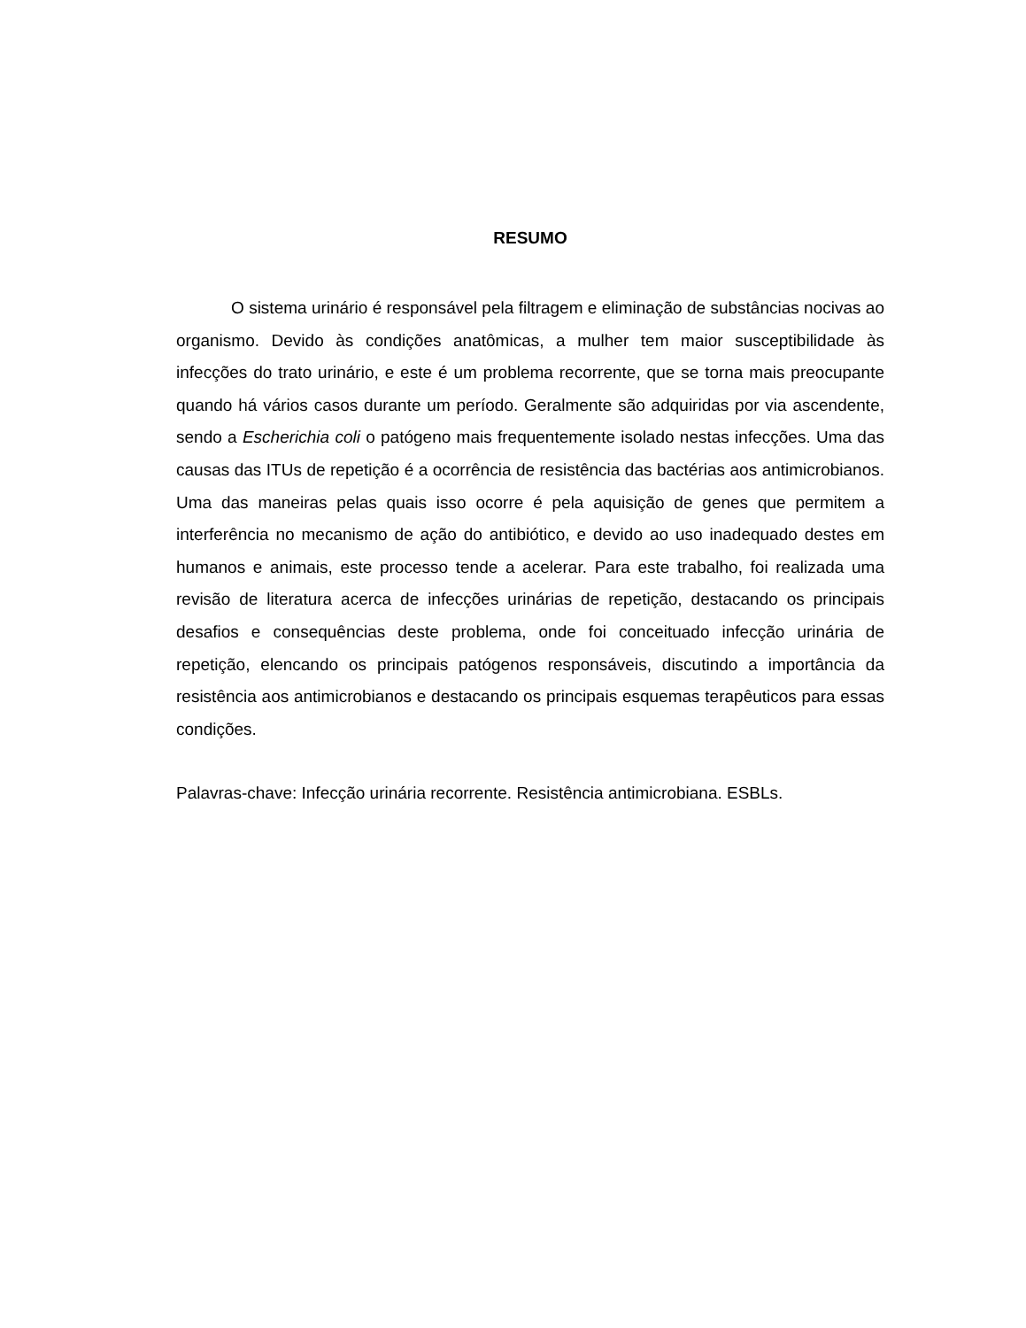RESUMO
O sistema urinário é responsável pela filtragem e eliminação de substâncias nocivas ao organismo. Devido às condições anatômicas, a mulher tem maior susceptibilidade às infecções do trato urinário, e este é um problema recorrente, que se torna mais preocupante quando há vários casos durante um período. Geralmente são adquiridas por via ascendente, sendo a Escherichia coli o patógeno mais frequentemente isolado nestas infecções. Uma das causas das ITUs de repetição é a ocorrência de resistência das bactérias aos antimicrobianos. Uma das maneiras pelas quais isso ocorre é pela aquisição de genes que permitem a interferência no mecanismo de ação do antibiótico, e devido ao uso inadequado destes em humanos e animais, este processo tende a acelerar. Para este trabalho, foi realizada uma revisão de literatura acerca de infecções urinárias de repetição, destacando os principais desafios e consequências deste problema, onde foi conceituado infecção urinária de repetição, elencando os principais patógenos responsáveis, discutindo a importância da resistência aos antimicrobianos e destacando os principais esquemas terapêuticos para essas condições.
Palavras-chave: Infecção urinária recorrente. Resistência antimicrobiana. ESBLs.